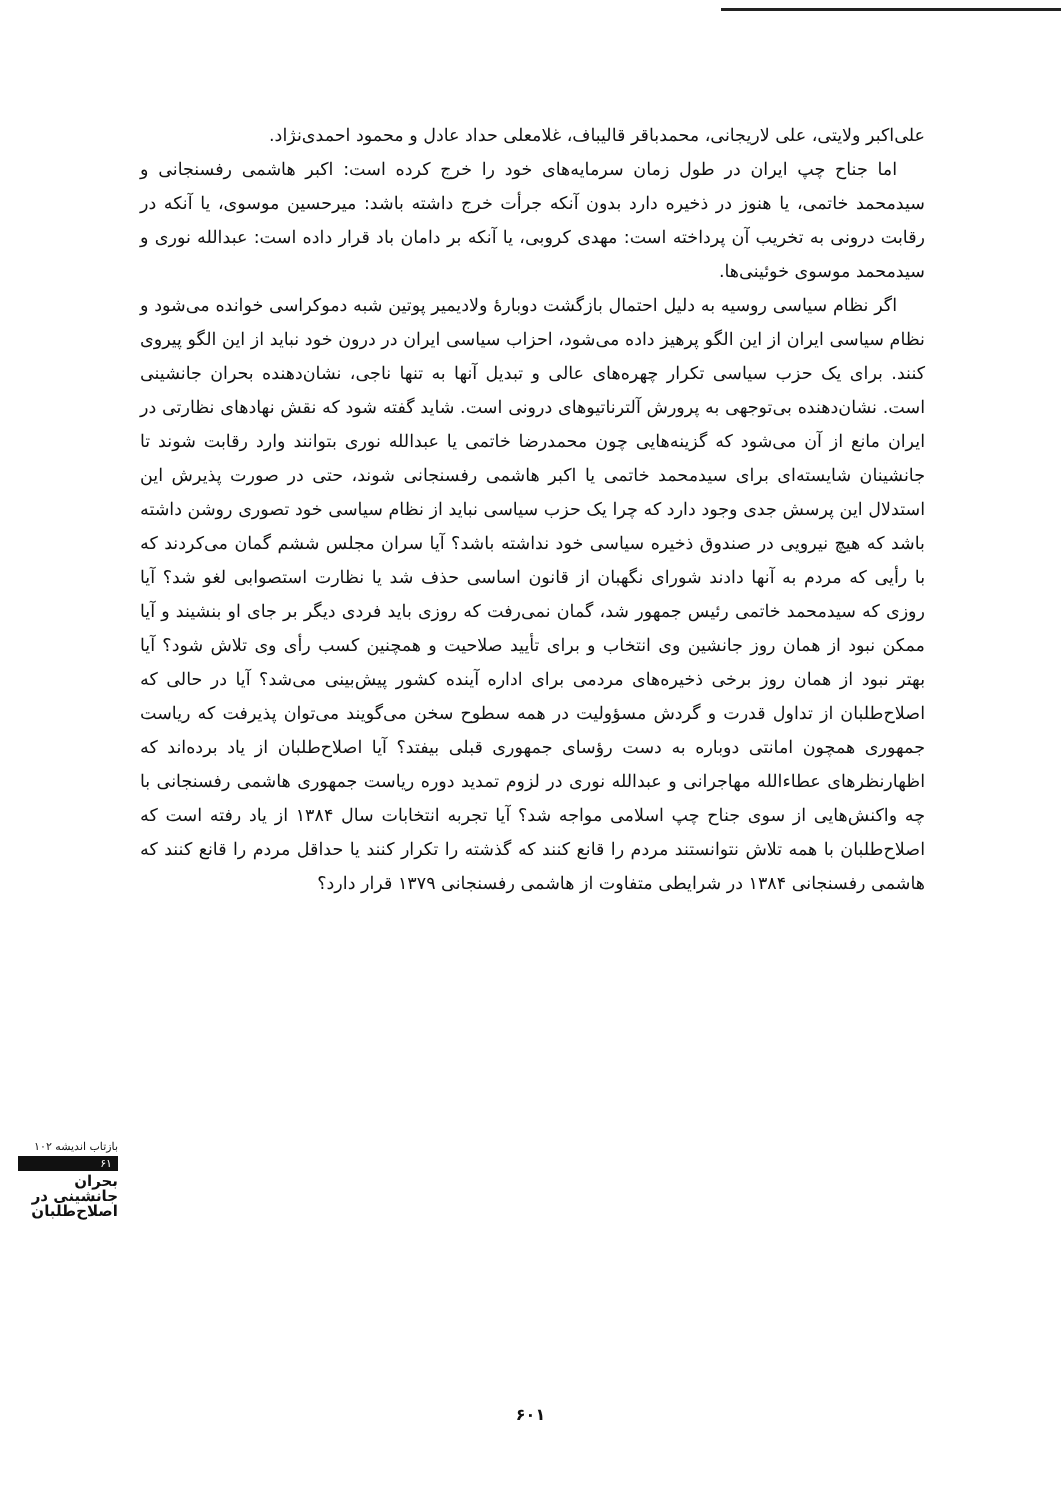علی‌اکبر ولایتی، علی لاریجانی، محمدباقر قالیباف، غلامعلی حداد عادل و محمود احمدی‌نژاد.
اما جناح چپ ایران در طول زمان سرمایه‌های خود را خرج کرده است: اکبر هاشمی رفسنجانی و سیدمحمد خاتمی، یا هنوز در ذخیره دارد بدون آنکه جرأت خرج داشته باشد: میرحسین موسوی، یا آنکه در رقابت درونی به تخریب آن پرداخته است: مهدی کروبی، یا آنکه بر دامان باد قرار داده است: عبدالله نوری و سیدمحمد موسوی خوئینی‌ها.
اگر نظام سیاسی روسیه به دلیل احتمال بازگشت دوبارهٔ ولادیمیر پوتین شبه دموکراسی خوانده می‌شود و نظام سیاسی ایران از این الگو پرهیز داده می‌شود، احزاب سیاسی ایران در درون خود نباید از این الگو پیروی کنند. برای یک حزب سیاسی تکرار چهره‌های عالی و تبدیل آنها به تنها ناجی، نشان‌دهنده بحران جانشینی است. نشان‌دهنده بی‌توجهی به پرورش آلترناتیوهای درونی است. شاید گفته شود که نقش نهادهای نظارتی در ایران مانع از آن می‌شود که گزینه‌هایی چون محمدرضا خاتمی یا عبدالله نوری بتوانند وارد رقابت شوند تا جانشینان شایسته‌ای برای سیدمحمد خاتمی یا اکبر هاشمی رفسنجانی شوند، حتی در صورت پذیرش این استدلال این پرسش جدی وجود دارد که چرا یک حزب سیاسی نباید از نظام سیاسی خود تصوری روشن داشته باشد که هیچ نیرویی در صندوق ذخیره سیاسی خود نداشته باشد؟ آیا سران مجلس ششم گمان می‌کردند که با رأیی که مردم به آنها دادند شورای نگهبان از قانون اساسی حذف شد یا نظارت استصوابی لغو شد؟ آیا روزی که سیدمحمد خاتمی رئیس جمهور شد، گمان نمی‌رفت که روزی باید فردی دیگر بر جای او بنشیند و آیا ممکن نبود از همان روز جانشین وی انتخاب و برای تأیید صلاحیت و همچنین کسب رأی وی تلاش شود؟ آیا بهتر نبود از همان روز برخی ذخیره‌های مردمی برای اداره آینده کشور پیش‌بینی می‌شد؟ آیا در حالی که اصلاح‌طلبان از تداول قدرت و گردش مسؤولیت در همه سطوح سخن می‌گویند می‌توان پذیرفت که ریاست جمهوری همچون امانتی دوباره به دست رؤسای جمهوری قبلی بیفتد؟ آیا اصلاح‌طلبان از یاد برده‌اند که اظهارنظرهای عطاءالله مهاجرانی و عبدالله نوری در لزوم تمدید دوره ریاست جمهوری هاشمی رفسنجانی با چه واکنش‌هایی از سوی جناح چپ اسلامی مواجه شد؟ آیا تجربه انتخابات سال ۱۳۸۴ از یاد رفته است که اصلاح‌طلبان با همه تلاش نتوانستند مردم را قانع کنند که گذشته را تکرار کنند یا حداقل مردم را قانع کنند که هاشمی رفسنجانی ۱۳۸۴ در شرایطی متفاوت از هاشمی رفسنجانی ۱۳۷۹ قرار دارد؟
بازتاب اندیشه ۱۰۲
۶۱
بحران
جانشینی در
اصلاح‌طلبان
۶۰۱